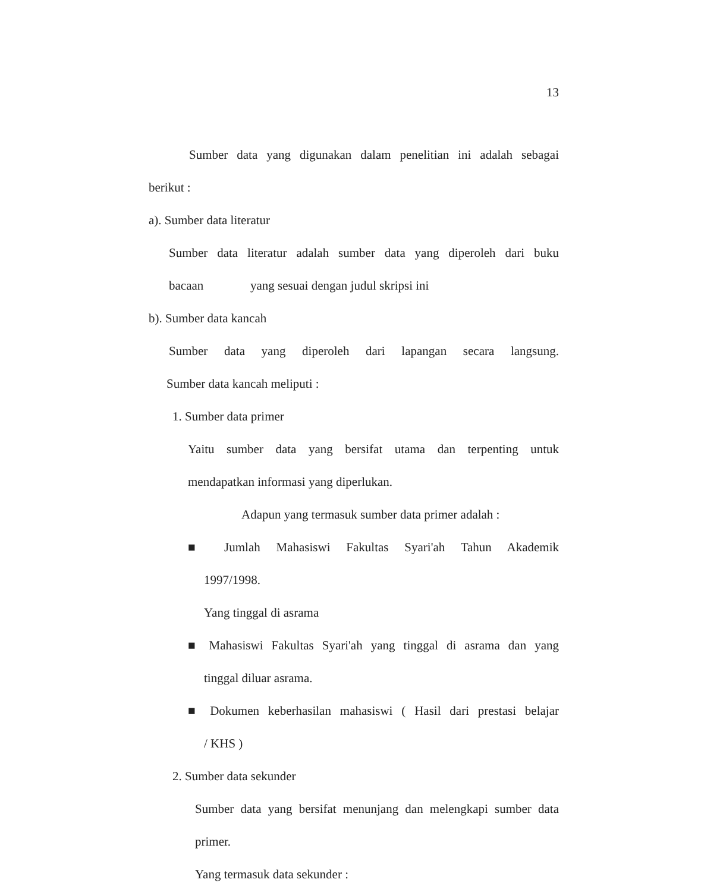13
Sumber data yang digunakan dalam penelitian ini adalah sebagai
berikut :
a). Sumber data literatur
Sumber data literatur adalah sumber data yang diperoleh dari buku
bacaan yang sesuai dengan judul skripsi ini
b). Sumber data kancah
Sumber data yang diperoleh dari lapangan secara langsung.
Sumber data kancah meliputi :
1. Sumber data primer
Yaitu sumber data yang bersifat utama dan terpenting untuk
mendapatkan informasi yang diperlukan.
Adapun yang termasuk sumber data primer adalah :
■ Jumlah Mahasiswi Fakultas Syari'ah Tahun Akademik
1997/1998.
Yang tinggal di asrama
■ Mahasiswi Fakultas Syari'ah yang tinggal di asrama dan yang
tinggal diluar asrama.
■ Dokumen keberhasilan mahasiswi ( Hasil dari prestasi belajar
/ KHS )
2. Sumber data sekunder
Sumber data yang bersifat menunjang dan melengkapi sumber data
primer.
Yang termasuk data sekunder :